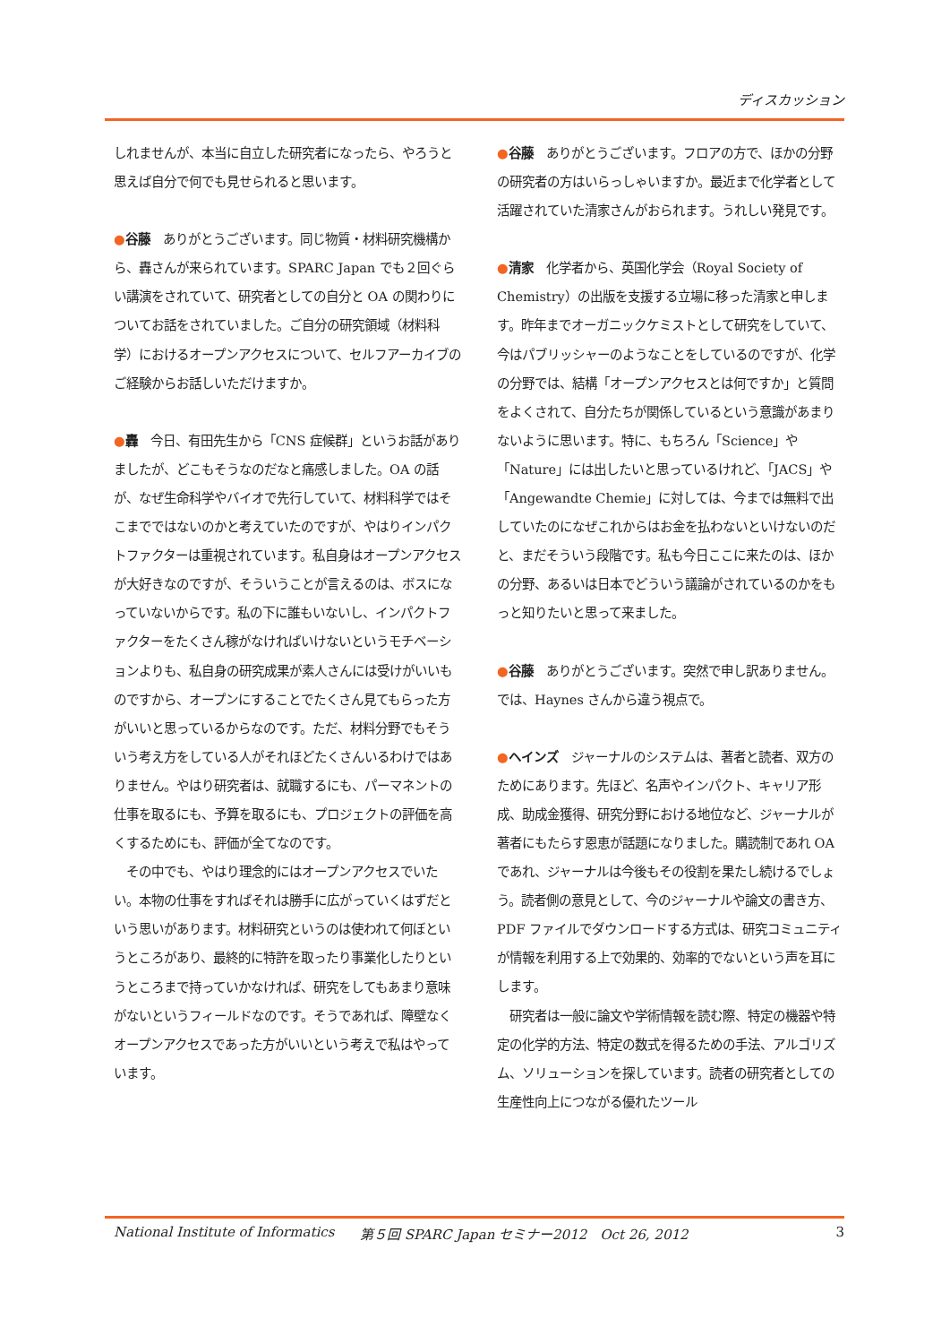ディスカッション
しれませんが、本当に自立した研究者になったら、やろうと思えば自分で何でも見せられると思います。
●谷藤　ありがとうございます。同じ物質・材料研究機構から、轟さんが来られています。SPARC Japan でも２回ぐらい講演をされていて、研究者としての自分と OA の関わりについてお話をされていました。ご自分の研究領域（材料科学）におけるオープンアクセスについて、セルフアーカイブのご経験からお話しいただけますか。
●轟　今日、有田先生から「CNS 症候群」というお話がありましたが、どこもそうなのだなと痛感しました。OA の話が、なぜ生命科学やバイオで先行していて、材料科学ではそこまでではないのかと考えていたのですが、やはりインパクトファクターは重視されています。私自身はオープンアクセスが大好きなのですが、そういうことが言えるのは、ボスになっていないからです。私の下に誰もいないし、インパクトファクターをたくさん稼がなければいけないというモチベーションよりも、私自身の研究成果が素人さんには受けがいいものですから、オープンにすることでたくさん見てもらった方がいいと思っているからなのです。ただ、材料分野でもそういう考え方をしている人がそれほどたくさんいるわけではありません。やはり研究者は、就職するにも、パーマネントの仕事を取るにも、予算を取るにも、プロジェクトの評価を高くするためにも、評価が全てなのです。
　その中でも、やはり理念的にはオープンアクセスでいたい。本物の仕事をすればそれは勝手に広がっていくはずだという思いがあります。材料研究というのは使われて何ぼというところがあり、最終的に特許を取ったり事業化したりというところまで持っていかなければ、研究をしてもあまり意味がないというフィールドなのです。そうであれば、障壁なくオープンアクセスであった方がいいという考えで私はやっています。
●谷藤　ありがとうございます。フロアの方で、ほかの分野の研究者の方はいらっしゃいますか。最近まで化学者として活躍されていた清家さんがおられます。うれしい発見です。
●清家　化学者から、英国化学会（Royal Society of Chemistry）の出版を支援する立場に移った清家と申します。昨年までオーガニックケミストとして研究をしていて、今はパブリッシャーのようなことをしているのですが、化学の分野では、結構「オープンアクセスとは何ですか」と質問をよくされて、自分たちが関係しているという意識があまりないように思います。特に、もちろん「Science」や「Nature」には出したいと思っているけれど、「JACS」や「Angewandte Chemie」に対しては、今までは無料で出していたのになぜこれからはお金を払わないといけないのだと、まだそういう段階です。私も今日ここに来たのは、ほかの分野、あるいは日本でどういう議論がされているのかをもっと知りたいと思って来ました。
●谷藤　ありがとうございます。突然で申し訳ありません。では、Haynes さんから違う視点で。
●ヘインズ　ジャーナルのシステムは、著者と読者、双方のためにあります。先ほど、名声やインパクト、キャリア形成、助成金獲得、研究分野における地位など、ジャーナルが著者にもたらす恩恵が話題になりました。購読制であれ OA であれ、ジャーナルは今後もその役割を果たし続けるでしょう。読者側の意見として、今のジャーナルや論文の書き方、PDF ファイルでダウンロードする方式は、研究コミュニティが情報を利用する上で効果的、効率的でないという声を耳にします。
　研究者は一般に論文や学術情報を読む際、特定の機器や特定の化学的方法、特定の数式を得るための手法、アルゴリズム、ソリューションを探しています。読者の研究者としての生産性向上につながる優れたツール
National Institute of Informatics 第５回 SPARC Japan セミナー2012　Oct 26, 2012 3